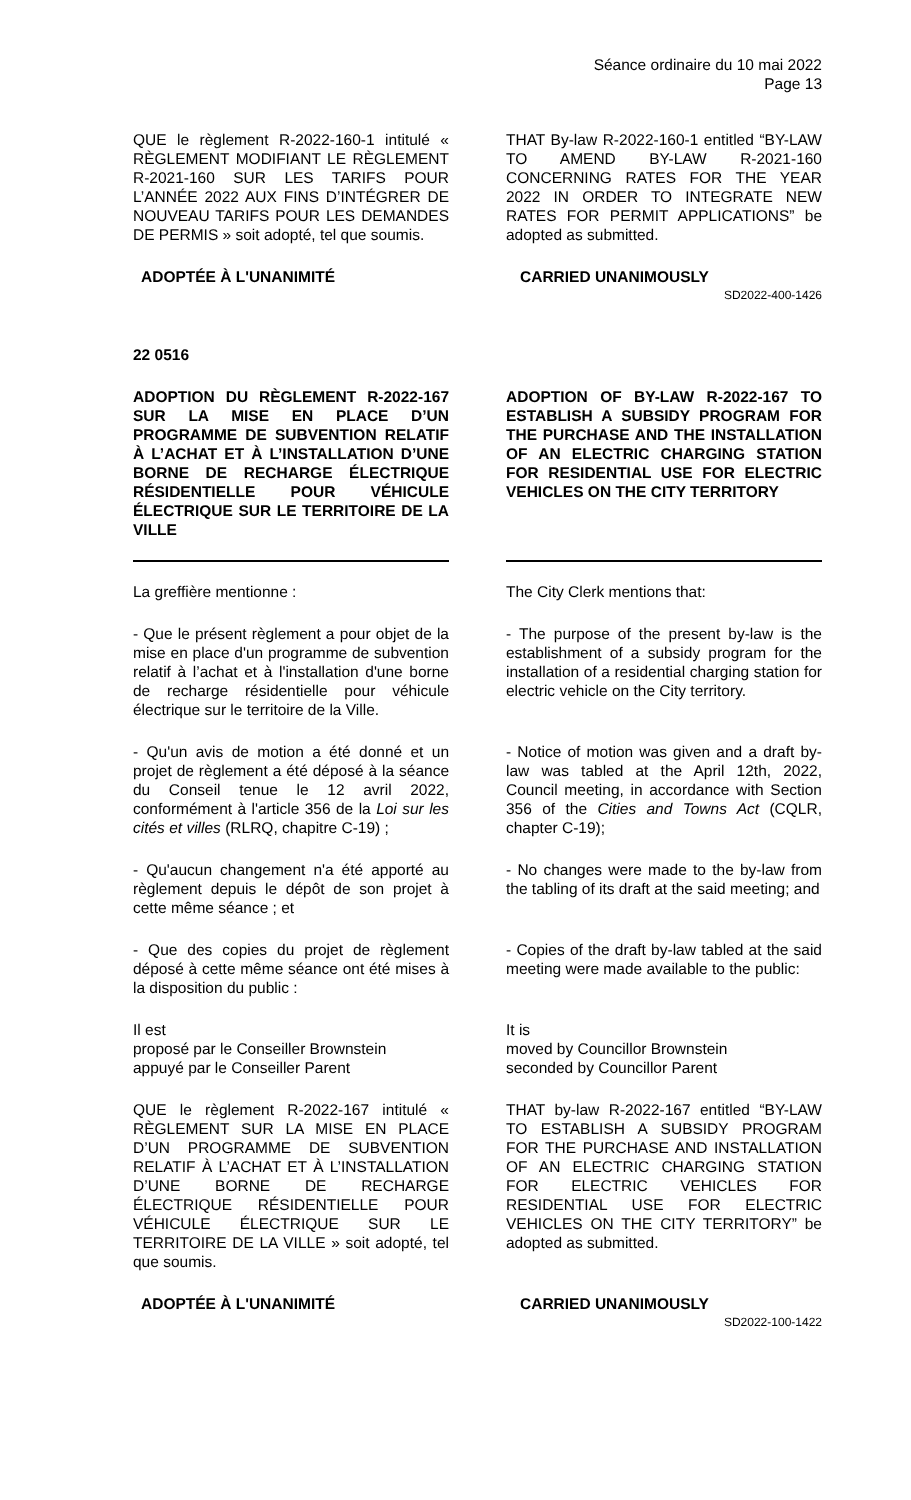Séance ordinaire du 10 mai 2022
Page 13
QUE le règlement R-2022-160-1 intitulé « RÈGLEMENT MODIFIANT LE RÈGLEMENT R-2021-160 SUR LES TARIFS POUR L’ANNÉE 2022 AUX FINS D’INTÉGRER DE NOUVEAU TARIFS POUR LES DEMANDES DE PERMIS » soit adopté, tel que soumis.
ADOPTÉE À L'UNANIMITÉ
THAT By-law R-2022-160-1 entitled “BY-LAW TO AMEND BY-LAW R-2021-160 CONCERNING RATES FOR THE YEAR 2022 IN ORDER TO INTEGRATE NEW RATES FOR PERMIT APPLICATIONS” be adopted as submitted.
CARRIED UNANIMOUSLY
SD2022-400-1426
22 0516
ADOPTION DU RÈGLEMENT R-2022-167 SUR LA MISE EN PLACE D’UN PROGRAMME DE SUBVENTION RELATIF À L’ACHAT ET À L’INSTALLATION D’UNE BORNE DE RECHARGE ÉLECTRIQUE RÉSIDENTIELLE POUR VÉHICULE ÉLECTRIQUE SUR LE TERRITOIRE DE LA VILLE
ADOPTION OF BY-LAW R-2022-167 TO ESTABLISH A SUBSIDY PROGRAM FOR THE PURCHASE AND THE INSTALLATION OF AN ELECTRIC CHARGING STATION FOR RESIDENTIAL USE FOR ELECTRIC VEHICLES ON THE CITY TERRITORY
La greffière mentionne : The City Clerk mentions that:
- Que le présent règlement a pour objet de la mise en place d'un programme de subvention relatif à l’achat et à l'installation d'une borne de recharge résidentielle pour véhicule électrique sur le territoire de la Ville.
- The purpose of the present by-law is the establishment of a subsidy program for the installation of a residential charging station for electric vehicle on the City territory.
- Qu'un avis de motion a été donné et un projet de règlement a été déposé à la séance du Conseil tenue le 12 avril 2022, conformément à l'article 356 de la Loi sur les cités et villes (RLRQ, chapitre C-19) ;
- Notice of motion was given and a draft by-law was tabled at the April 12th, 2022, Council meeting, in accordance with Section 356 of the Cities and Towns Act (CQLR, chapter C-19);
- Qu'aucun changement n'a été apporté au règlement depuis le dépôt de son projet à cette même séance ; et
- No changes were made to the by-law from the tabling of its draft at the said meeting; and
- Que des copies du projet de règlement déposé à cette même séance ont été mises à la disposition du public :
- Copies of the draft by-law tabled at the said meeting were made available to the public:
Il est
proposé par le Conseiller Brownstein
appuyé par le Conseiller Parent
It is
moved by Councillor Brownstein
seconded by Councillor Parent
QUE le règlement R-2022-167 intitulé « RÈGLEMENT SUR LA MISE EN PLACE D’UN PROGRAMME DE SUBVENTION RELATIF À L’ACHAT ET À L’INSTALLATION D’UNE BORNE DE RECHARGE ÉLECTRIQUE RÉSIDENTIELLE POUR VÉHICULE ÉLECTRIQUE SUR LE TERRITOIRE DE LA VILLE » soit adopté, tel que soumis.
ADOPTÉE À L'UNANIMITÉ
THAT by-law R-2022-167 entitled “BY-LAW TO ESTABLISH A SUBSIDY PROGRAM FOR THE PURCHASE AND INSTALLATION OF AN ELECTRIC CHARGING STATION FOR ELECTRIC VEHICLES FOR RESIDENTIAL USE FOR ELECTRIC VEHICLES ON THE CITY TERRITORY” be adopted as submitted.
CARRIED UNANIMOUSLY
SD2022-100-1422